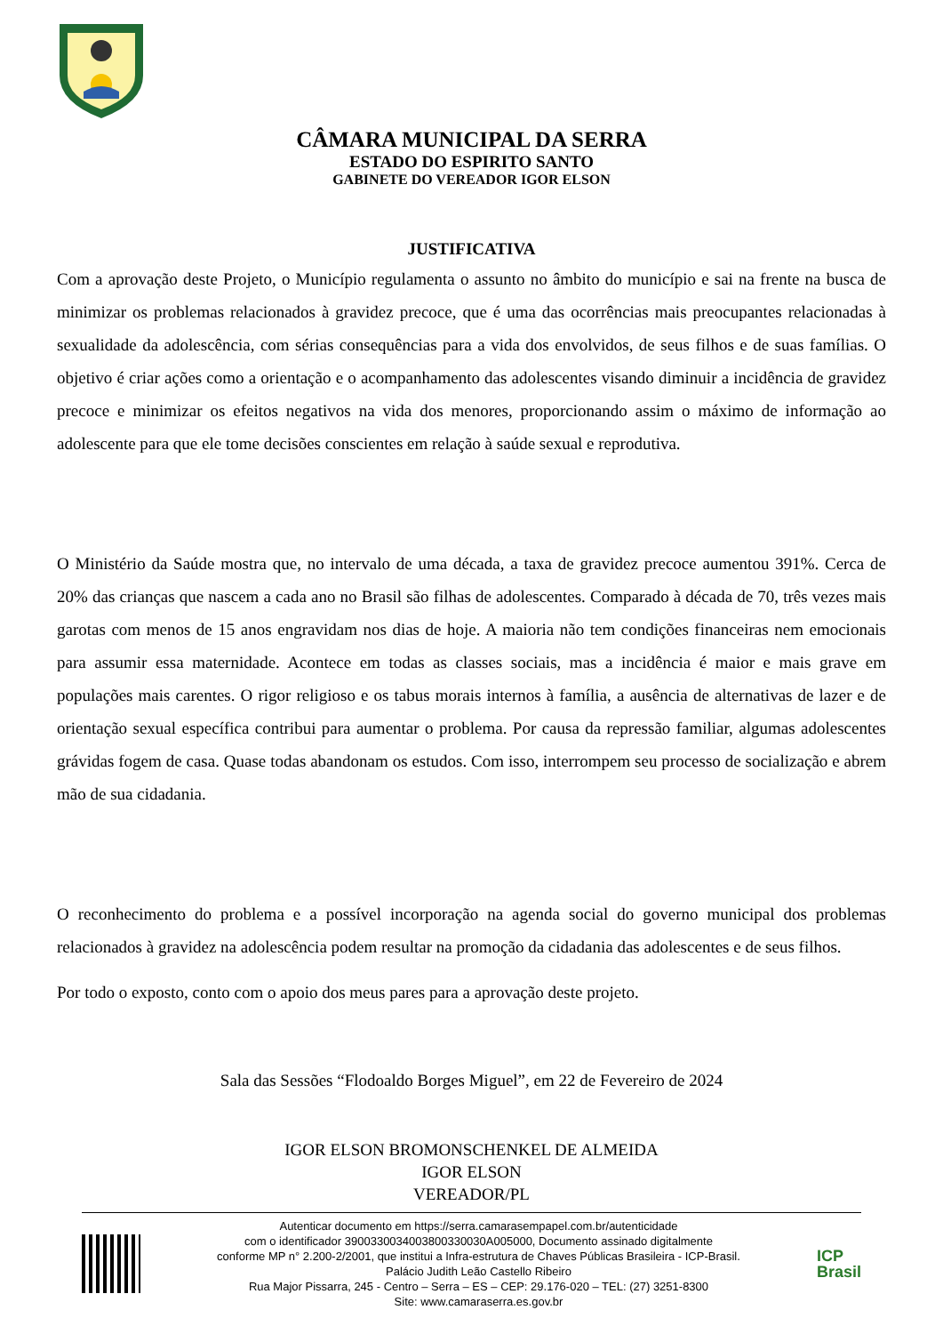CÂMARA MUNICIPAL DA SERRA
ESTADO DO ESPIRITO SANTO
GABINETE DO VEREADOR IGOR ELSON
JUSTIFICATIVA
Com a aprovação deste Projeto, o Município regulamenta o assunto no âmbito do município e sai na frente na busca de minimizar os problemas relacionados à gravidez precoce, que é uma das ocorrências mais preocupantes relacionadas à sexualidade da adolescência, com sérias consequências para a vida dos envolvidos, de seus filhos e de suas famílias. O objetivo é criar ações como a orientação e o acompanhamento das adolescentes visando diminuir a incidência de gravidez precoce e minimizar os efeitos negativos na vida dos menores, proporcionando assim o máximo de informação ao adolescente para que ele tome decisões conscientes em relação à saúde sexual e reprodutiva.
O Ministério da Saúde mostra que, no intervalo de uma década, a taxa de gravidez precoce aumentou 391%. Cerca de 20% das crianças que nascem a cada ano no Brasil são filhas de adolescentes. Comparado à década de 70, três vezes mais garotas com menos de 15 anos engravidam nos dias de hoje. A maioria não tem condições financeiras nem emocionais para assumir essa maternidade. Acontece em todas as classes sociais, mas a incidência é maior e mais grave em populações mais carentes. O rigor religioso e os tabus morais internos à família, a ausência de alternativas de lazer e de orientação sexual específica contribui para aumentar o problema. Por causa da repressão familiar, algumas adolescentes grávidas fogem de casa. Quase todas abandonam os estudos. Com isso, interrompem seu processo de socialização e abrem mão de sua cidadania.
O reconhecimento do problema e a possível incorporação na agenda social do governo municipal dos problemas relacionados à gravidez na adolescência podem resultar na promoção da cidadania das adolescentes e de seus filhos.
Por todo o exposto, conto com o apoio dos meus pares para a aprovação deste projeto.
Sala das Sessões “Flodoaldo Borges Miguel”, em 22 de Fevereiro de 2024
IGOR ELSON BROMONSCHENKEL DE ALMEIDA
IGOR ELSON
VEREADOR/PL
Autenticar documento em https://serra.camarasempapel.com.br/autenticidade
com o identificador 3900330034003800330030A005000, Documento assinado digitalmente
conforme MP n° 2.200-2/2001, que institui a Infra-estrutura de Chaves Públicas Brasileira - ICP-Brasil.
Palácio Judith Leão Castello Ribeiro
Rua Major Pissarra, 245 - Centro – Serra – ES – CEP: 29.176-020 – TEL: (27) 3251-8300
Site: www.camaraserra.es.gov.br
ICP
Brasil